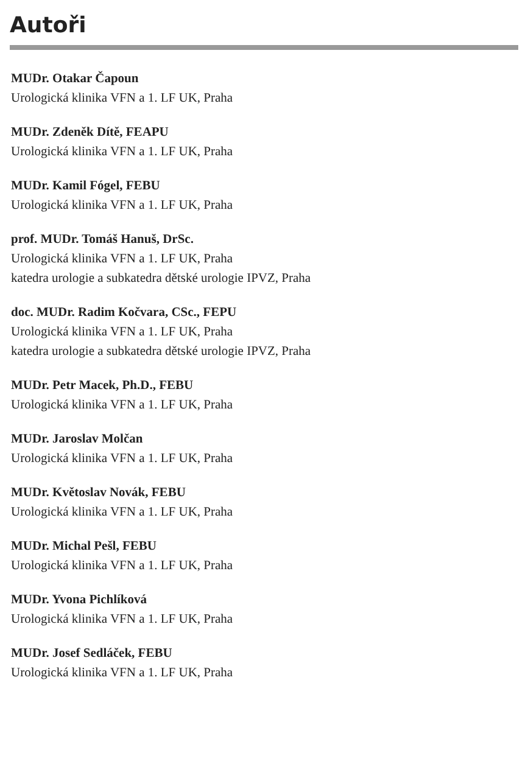Autoři
MUDr. Otakar Čapoun
Urologická klinika VFN a 1. LF UK, Praha
MUDr. Zdeněk Dítě, FEAPU
Urologická klinika VFN a 1. LF UK, Praha
MUDr. Kamil Fógel, FEBU
Urologická klinika VFN a 1. LF UK, Praha
prof. MUDr. Tomáš Hanuš, DrSc.
Urologická klinika VFN a 1. LF UK, Praha
katedra urologie a subkatedra dětské urologie IPVZ, Praha
doc. MUDr. Radim Kočvara, CSc., FEPU
Urologická klinika VFN a 1. LF UK, Praha
katedra urologie a subkatedra dětské urologie IPVZ, Praha
MUDr. Petr Macek, Ph.D., FEBU
Urologická klinika VFN a 1. LF UK, Praha
MUDr. Jaroslav Molčan
Urologická klinika VFN a 1. LF UK, Praha
MUDr. Květoslav Novák, FEBU
Urologická klinika VFN a 1. LF UK, Praha
MUDr. Michal Pešl, FEBU
Urologická klinika VFN a 1. LF UK, Praha
MUDr. Yvona Pichlíková
Urologická klinika VFN a 1. LF UK, Praha
MUDr. Josef Sedláček, FEBU
Urologická klinika VFN a 1. LF UK, Praha